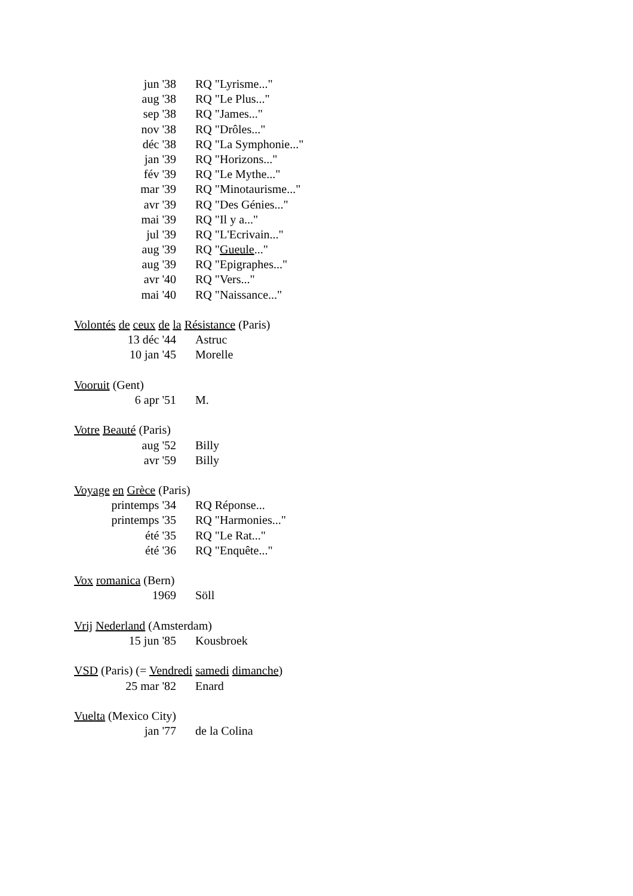jun '38 RQ "Lyrisme..."
aug '38 RQ "Le Plus..."
sep '38 RQ "James..."
nov '38 RQ "Drôles..."
déc '38 RQ "La Symphonie..."
jan '39 RQ "Horizons..."
fév '39 RQ "Le Mythe..."
mar '39 RQ "Minotaurisme..."
avr '39 RQ "Des Génies..."
mai '39 RQ "Il y a..."
jul '39 RQ "L'Ecrivain..."
aug '39 RQ "Gueule..."
aug '39 RQ "Epigraphes..."
avr '40 RQ "Vers..."
mai '40 RQ "Naissance..."
Volontés de ceux de la Résistance (Paris)
13 déc '44 Astruc
10 jan '45 Morelle
Vooruit (Gent)
6 apr '51 M.
Votre Beauté (Paris)
aug '52 Billy
avr '59 Billy
Voyage en Grèce (Paris)
printemps '34 RQ Réponse...
printemps '35 RQ "Harmonies..."
été '35 RQ "Le Rat..."
été '36 RQ "Enquête..."
Vox romanica (Bern)
1969 Söll
Vrij Nederland (Amsterdam)
15 jun '85 Kousbroek
VSD (Paris) (= Vendredi samedi dimanche)
25 mar '82 Enard
Vuelta (Mexico City)
jan '77 de la Colina